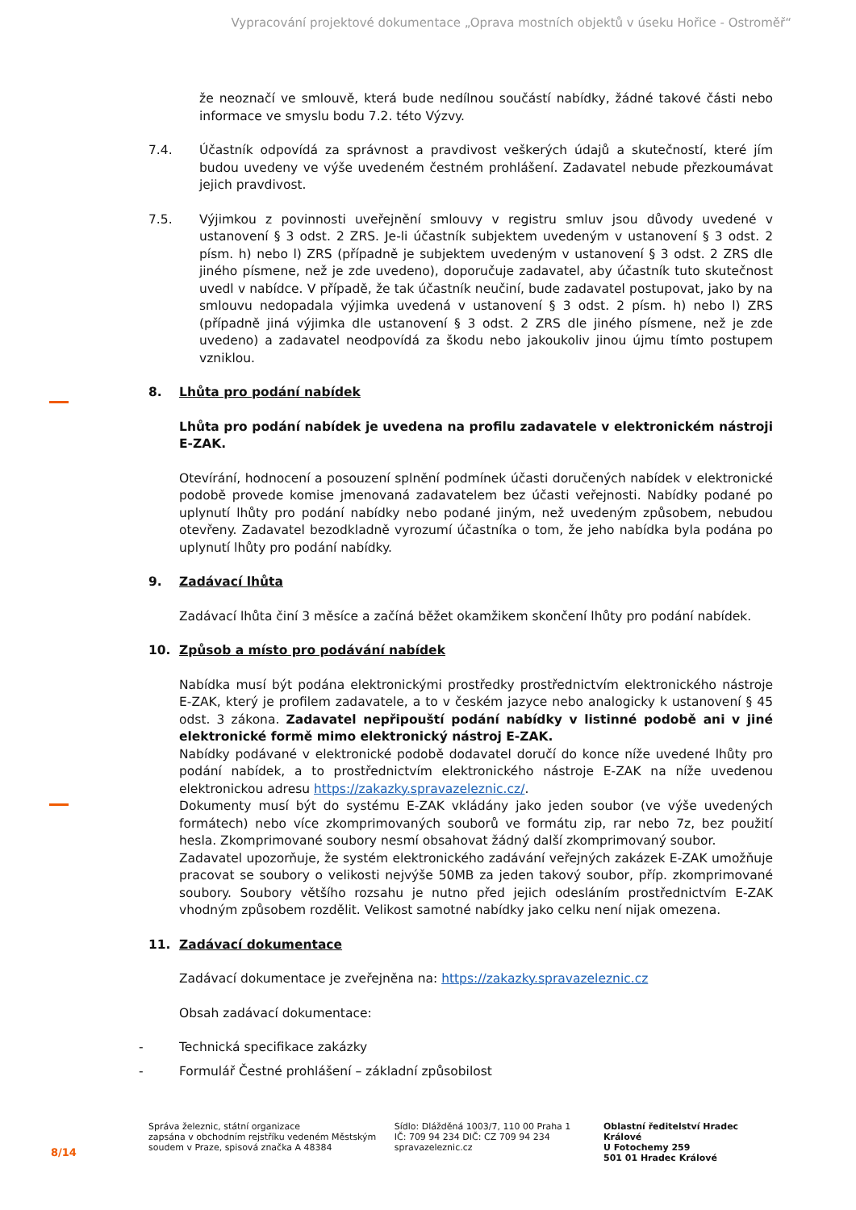Vypracování projektové dokumentace „Oprava mostních objektů v úseku Hořice - Ostroměř“
že neoznačí ve smlouvě, která bude nedílnou součástí nabídky, žádné takové části nebo informace ve smyslu bodu 7.2. této Výzvy.
7.4. Účastník odpovídá za správnost a pravdivost veškerých údajů a skutečností, které jím budou uvedeny ve výše uvedeném čestném prohlášení. Zadavatel nebude přezkoumávat jejich pravdivost.
7.5. Výjimkou z povinnosti uveřejnění smlouvy v registru smluv jsou důvody uvedené v ustanovení § 3 odst. 2 ZRS. Je-li účastník subjektem uvedeným v ustanovení § 3 odst. 2 písm. h) nebo l) ZRS (případně je subjektem uvedeným v ustanovení § 3 odst. 2 ZRS dle jiného písmene, než je zde uvedeno), doporučuje zadavatel, aby účastník tuto skutečnost uvedl v nabídce. V případě, že tak účastník neučiní, bude zadavatel postupovat, jako by na smlouvu nedopadala výjimka uvedená v ustanovení § 3 odst. 2 písm. h) nebo l) ZRS (případně jiná výjimka dle ustanovení § 3 odst. 2 ZRS dle jiného písmene, než je zde uvedeno) a zadavatel neodpovídá za škodu nebo jakoukoliv jinou újmu tímto postupem vzniklou.
8. Lhůta pro podání nabídek
Lhůta pro podání nabídek je uvedena na profilu zadavatele v elektronickém nástroji E-ZAK.
Otevírání, hodnocení a posouzení splnění podmínek účasti doručených nabídek v elektronické podobě provede komise jmenovaná zadavatelem bez účasti veřejnosti. Nabídky podané po uplynutí lhůty pro podání nabídky nebo podané jiným, než uvedeným způsobem, nebudou otevřeny. Zadavatel bezodkladně vyrozumí účastníka o tom, že jeho nabídka byla podána po uplynutí lhůty pro podání nabídky.
9. Zadávací lhůta
Zadávací lhůta činí 3 měsíce a začíná běžet okamžikem skončení lhůty pro podání nabídek.
10. Způsob a místo pro podávání nabídek
Nabídka musí být podána elektronickými prostředky prostřednictvím elektronického nástroje E-ZAK, který je profilem zadavatele, a to v českém jazyce nebo analogicky k ustanovení § 45 odst. 3 zákona. Zadavatel nepřipouští podání nabídky v listinné podobě ani v jiné elektronické formě mimo elektronický nástroj E-ZAK.
Nabídky podávané v elektronické podobě dodavatel doručí do konce níže uvedené lhůty pro podání nabídek, a to prostřednictvím elektronického nástroje E-ZAK na níže uvedenou elektronickou adresu https://zakazky.spravazeleznic.cz/.
Dokumenty musí být do systému E-ZAK vkládány jako jeden soubor (ve výše uvedených formátech) nebo více zkomprimovaných souborů ve formátu zip, rar nebo 7z, bez použití hesla. Zkomprimované soubory nesmí obsahovat žádný další zkomprimovaný soubor.
Zadavatel upozorňuje, že systém elektronického zadávání veřejných zakázek E-ZAK umožňuje pracovat se soubory o velikosti nejvýše 50MB za jeden takový soubor, příp. zkomprimované soubory. Soubory většího rozsahu je nutno před jejich odesláním prostřednictvím E-ZAK vhodným způsobem rozdělit. Velikost samotné nabídky jako celku není nijak omezena.
11. Zadávací dokumentace
Zadávací dokumentace je zveřejněna na: https://zakazky.spravazeleznic.cz
Obsah zadávací dokumentace:
- Technická specifikace zakázky
- Formulář Čestné prohlášení – základní způsobilost
8/14
Správa železnic, státní organizace
zapsána v obchodním rejstříku vedeném Městským soudem v Praze, spisová značka A 48384
Sídlo: Dlážděná 1003/7, 110 00 Praha 1
IČ: 709 94 234 DIČ: CZ 709 94 234
spravazeleznic.cz
Oblastní ředitelství Hradec Králové
U Fotochemy 259
501 01 Hradec Králové